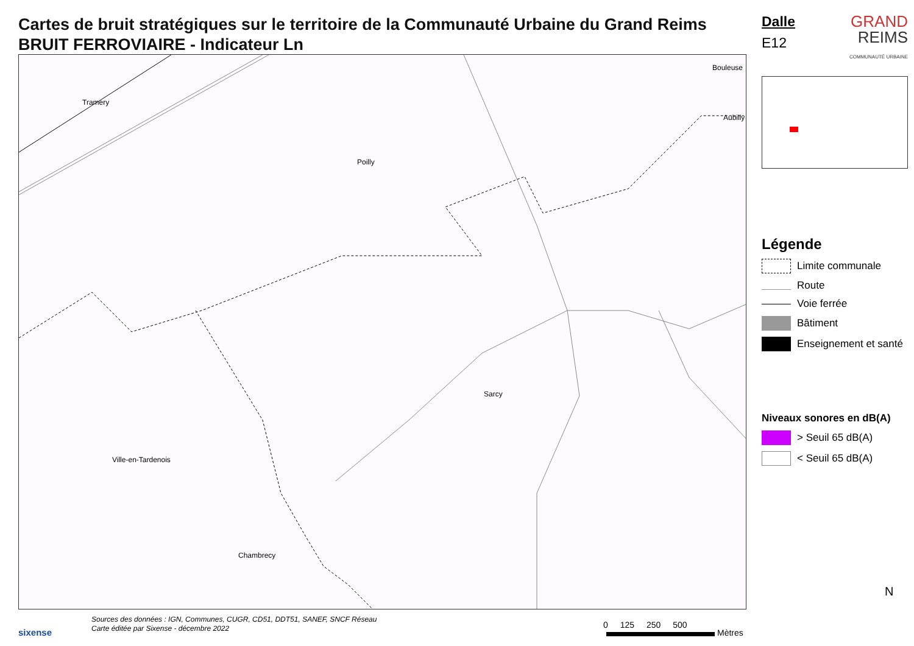Cartes de bruit stratégiques sur le territoire de la Communauté Urbaine du Grand Reims
BRUIT FERROVIAIRE - Indicateur Ln
Tramery
Poilly
Bouleuse
Aubilly
Sarcy
Ville-en-Tardenois
Chambrecy
Dalle
E12
GRAND
REIMS
COMMUNAUTÉ URBAINE
Légende
Limite communale
Route
Voie ferrée
Bâtiment
Enseignement et santé
Niveaux sonores en dB(A)
> Seuil 65 dB(A)
< Seuil 65 dB(A)
sixense
Sources des données : IGN, Communes, CUGR, CD51, DDT51, SANEF, SNCF Réseau
Carte éditée par Sixense - décembre 2022
0 125 250 500
Mètres
N